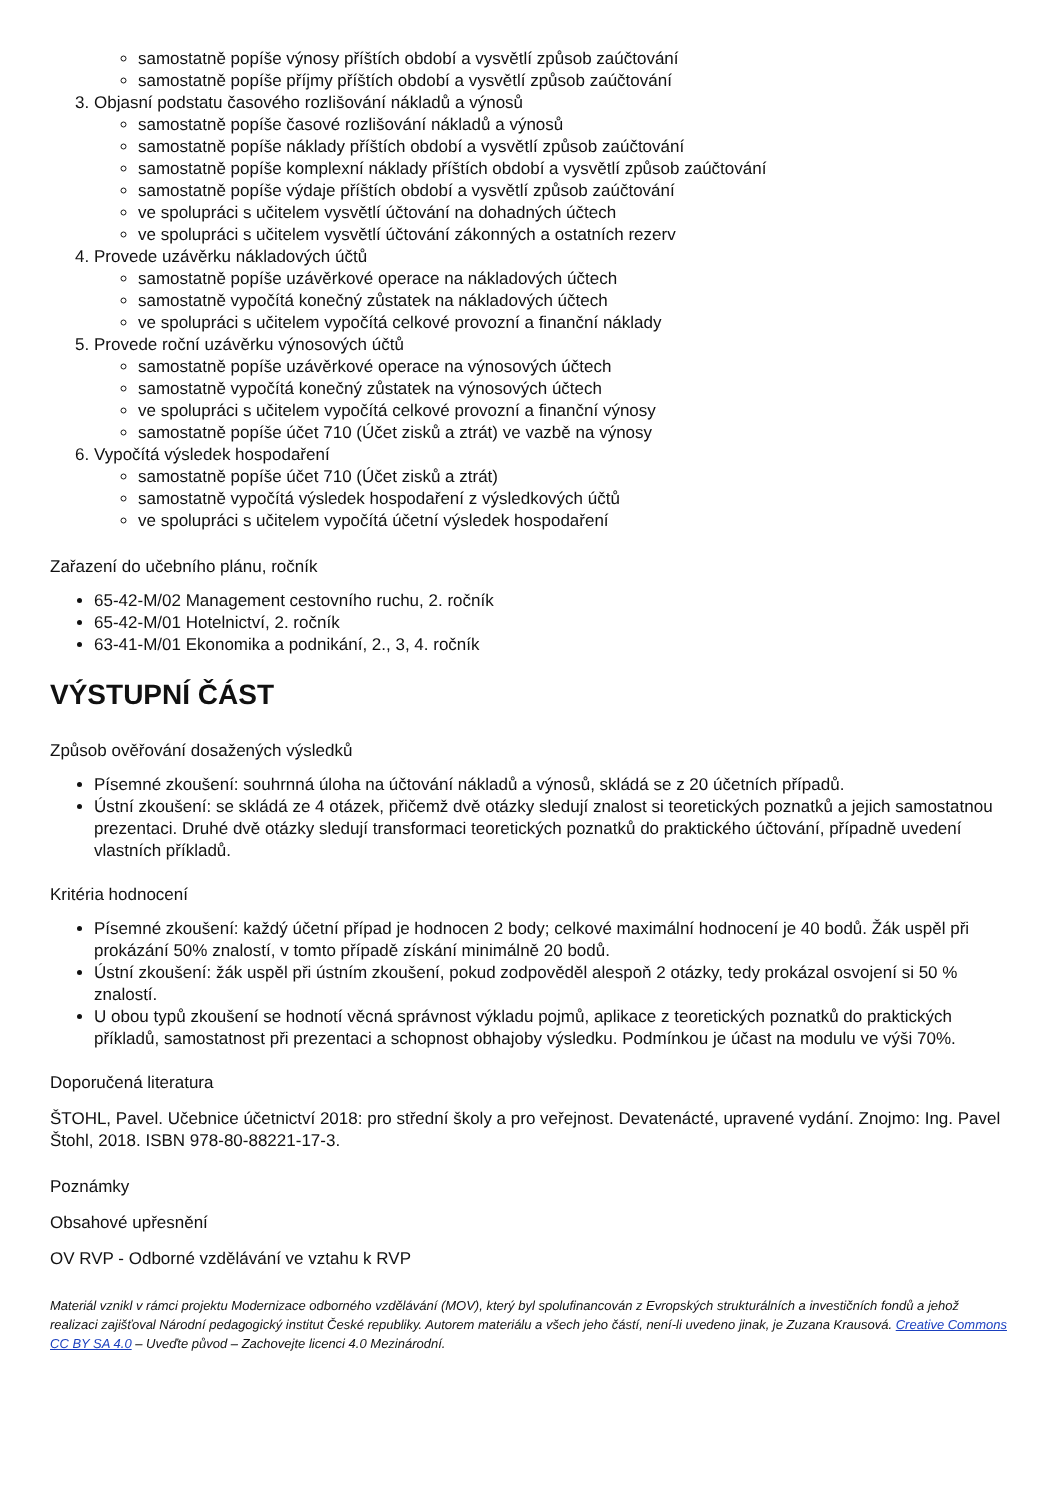samostatně popíše výnosy příštích období a vysvětlí způsob zaúčtování
samostatně popíše příjmy příštích období a vysvětlí způsob zaúčtování
3. Objasní podstatu časového rozlišování nákladů a výnosů
samostatně popíše časové rozlišování nákladů a výnosů
samostatně popíše náklady příštích období a vysvětlí způsob zaúčtování
samostatně popíše komplexní náklady příštích období a vysvětlí způsob zaúčtování
samostatně popíše výdaje příštích období a vysvětlí způsob zaúčtování
ve spolupráci s učitelem vysvětlí účtování na dohadných účtech
ve spolupráci s učitelem vysvětlí účtování zákonných a ostatních rezerv
4. Provede uzávěrku nákladových účtů
samostatně popíše uzávěrkové operace na nákladových účtech
samostatně vypočítá konečný zůstatek na nákladových účtech
ve spolupráci s učitelem vypočítá celkové provozní a finanční náklady
5. Provede roční uzávěrku výnosových účtů
samostatně popíše uzávěrkové operace na výnosových účtech
samostatně vypočítá konečný zůstatek na výnosových účtech
ve spolupráci s učitelem vypočítá celkové provozní a finanční výnosy
samostatně popíše účet 710 (Účet zisků a ztrát) ve vazbě na výnosy
6. Vypočítá výsledek hospodaření
samostatně popíše účet 710 (Účet zisků a ztrát)
samostatně vypočítá výsledek hospodaření z výsledkových účtů
ve spolupráci s učitelem vypočítá účetní výsledek hospodaření
Zařazení do učebního plánu, ročník
65-42-M/02 Management cestovního ruchu, 2. ročník
65-42-M/01 Hotelnictví, 2. ročník
63-41-M/01 Ekonomika a podnikání, 2., 3, 4. ročník
VÝSTUPNÍ ČÁST
Způsob ověřování dosažených výsledků
Písemné zkoušení: souhrnná úloha na účtování nákladů a výnosů, skládá se z 20 účetních případů.
Ústní zkoušení: se skládá ze 4 otázek, přičemž dvě otázky sledují znalost si teoretických poznatků a jejich samostatnou prezentaci. Druhé dvě otázky sledují transformaci teoretických poznatků do praktického účtování, případně uvedení vlastních příkladů.
Kritéria hodnocení
Písemné zkoušení: každý účetní případ je hodnocen 2 body; celkové maximální hodnocení je 40 bodů. Žák uspěl při prokázání 50% znalostí, v tomto případě získání minimálně 20 bodů.
Ústní zkoušení: žák uspěl při ústním zkoušení, pokud zodpověděl alespoň 2 otázky, tedy prokázal osvojení si 50 % znalostí.
U obou typů zkoušení se hodnotí věcná správnost výkladu pojmů, aplikace z teoretických poznatků do praktických příkladů, samostatnost při prezentaci a schopnost obhajoby výsledku. Podmínkou je účast na modulu ve výši 70%.
Doporučená literatura
ŠTOHL, Pavel. Učebnice účetnictví 2018: pro střední školy a pro veřejnost. Devatenácté, upravené vydání. Znojmo: Ing. Pavel Štohl, 2018. ISBN 978-80-88221-17-3.
Poznámky
Obsahové upřesnění
OV RVP - Odborné vzdělávání ve vztahu k RVP
Materiál vznikl v rámci projektu Modernizace odborného vzdělávání (MOV), který byl spolufinancován z Evropských strukturálních a investičních fondů a jehož realizaci zajišťoval Národní pedagogický institut České republiky. Autorem materiálu a všech jeho částí, není-li uvedeno jinak, je Zuzana Krausová. Creative Commons CC BY SA 4.0 – Uveďte původ – Zachovejte licenci 4.0 Mezinárodní.